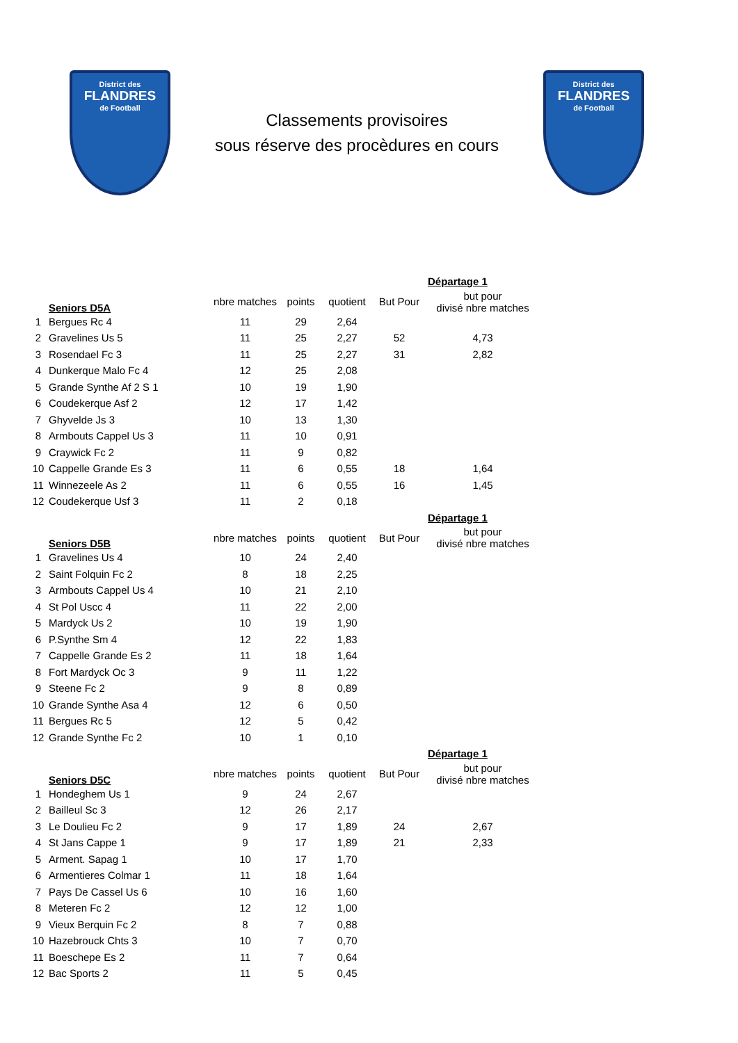District des
FLANDRES
de Football
Classements provisoires
sous réserve des procèdures en cours
District des
FLANDRES
de Football
| | | | | | | Départage 1 |
| | Seniors D5A | nbre matches | points | quotient | But Pour | but pour divisé nbre matches |
| 1 | Bergues Rc 4 | 11 | 29 | 2,64 | | |
| 2 | Gravelines Us 5 | 11 | 25 | 2,27 | 52 | 4,73 |
| 3 | Rosendael Fc 3 | 11 | 25 | 2,27 | 31 | 2,82 |
| 4 | Dunkerque Malo Fc 4 | 12 | 25 | 2,08 | | |
| 5 | Grande Synthe Af 2 S 1 | 10 | 19 | 1,90 | | |
| 6 | Coudekerque Asf 2 | 12 | 17 | 1,42 | | |
| 7 | Ghyvelde Js 3 | 10 | 13 | 1,30 | | |
| 8 | Armbouts Cappel Us 3 | 11 | 10 | 0,91 | | |
| 9 | Craywick Fc 2 | 11 | 9 | 0,82 | | |
| 10 | Cappelle Grande Es 3 | 11 | 6 | 0,55 | 18 | 1,64 |
| 11 | Winnezeele As 2 | 11 | 6 | 0,55 | 16 | 1,45 |
| 12 | Coudekerque Usf 3 | 11 | 2 | 0,18 | | |
| | | | | | | Départage 1 |
| | Seniors D5B | nbre matches | points | quotient | But Pour | but pour divisé nbre matches |
| 1 | Gravelines Us 4 | 10 | 24 | 2,40 | | |
| 2 | Saint Folquin Fc 2 | 8 | 18 | 2,25 | | |
| 3 | Armbouts Cappel Us 4 | 10 | 21 | 2,10 | | |
| 4 | St Pol Uscc 4 | 11 | 22 | 2,00 | | |
| 5 | Mardyck Us 2 | 10 | 19 | 1,90 | | |
| 6 | P.Synthe Sm 4 | 12 | 22 | 1,83 | | |
| 7 | Cappelle Grande Es 2 | 11 | 18 | 1,64 | | |
| 8 | Fort Mardyck Oc 3 | 9 | 11 | 1,22 | | |
| 9 | Steene Fc 2 | 9 | 8 | 0,89 | | |
| 10 | Grande Synthe Asa 4 | 12 | 6 | 0,50 | | |
| 11 | Bergues Rc 5 | 12 | 5 | 0,42 | | |
| 12 | Grande Synthe Fc 2 | 10 | 1 | 0,10 | | |
| | | | | | | Départage 1 |
| | Seniors D5C | nbre matches | points | quotient | But Pour | but pour divisé nbre matches |
| 1 | Hondeghem Us 1 | 9 | 24 | 2,67 | | |
| 2 | Bailleul Sc 3 | 12 | 26 | 2,17 | | |
| 3 | Le Doulieu Fc 2 | 9 | 17 | 1,89 | 24 | 2,67 |
| 4 | St Jans Cappe 1 | 9 | 17 | 1,89 | 21 | 2,33 |
| 5 | Arment. Sapag 1 | 10 | 17 | 1,70 | | |
| 6 | Armentieres Colmar 1 | 11 | 18 | 1,64 | | |
| 7 | Pays De Cassel Us 6 | 10 | 16 | 1,60 | | |
| 8 | Meteren Fc 2 | 12 | 12 | 1,00 | | |
| 9 | Vieux Berquin Fc 2 | 8 | 7 | 0,88 | | |
| 10 | Hazebrouck Chts 3 | 10 | 7 | 0,70 | | |
| 11 | Boeschepe Es 2 | 11 | 7 | 0,64 | | |
| 12 | Bac Sports 2 | 11 | 5 | 0,45 | | |